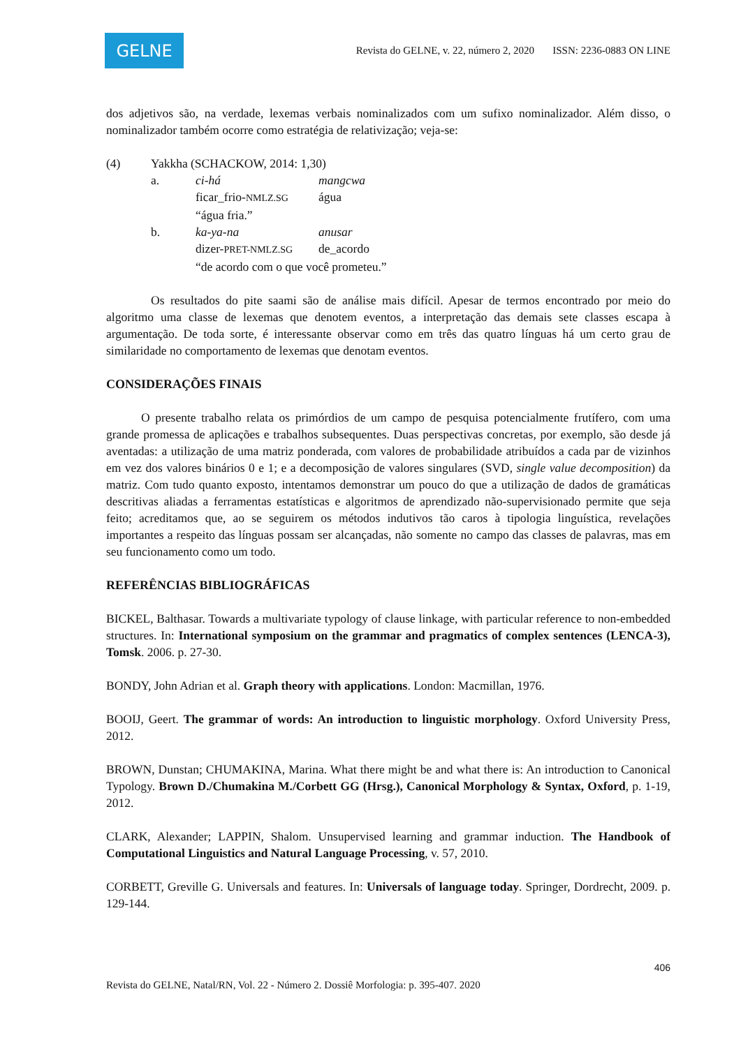GELNE
Revista do GELNE, v. 22, número 2, 2020 ISSN: 2236-0883 ON LINE
dos adjetivos são, na verdade, lexemas verbais nominalizados com um sufixo nominalizador. Além disso, o nominalizador também ocorre como estratégia de relativização; veja-se:
| (4) | Yakkha (SCHACKOW, 2014: 1,30) | | |
| | a. | ci-há | mangcwa |
| | | ficar_frio- NMLZ.SG | água |
| | | “água fria.” | |
| | b. | ka-ya-na | anusar |
| | | dizer- PRET-NMLZ.SG | de_acordo |
| | | “de acordo com o que você prometeu.” | |
Os resultados do pite saami são de análise mais difícil. Apesar de termos encontrado por meio do algoritmo uma classe de lexemas que denotem eventos, a interpretação das demais sete classes escapa à argumentação. De toda sorte, é interessante observar como em três das quatro línguas há um certo grau de similaridade no comportamento de lexemas que denotam eventos.
CONSIDERAÇÕES FINAIS
O presente trabalho relata os primórdios de um campo de pesquisa potencialmente frutífero, com uma grande promessa de aplicações e trabalhos subsequentes. Duas perspectivas concretas, por exemplo, são desde já aventadas: a utilização de uma matriz ponderada, com valores de probabilidade atribuídos a cada par de vizinhos em vez dos valores binários 0 e 1; e a decomposição de valores singulares (SVD, single value decomposition) da matriz. Com tudo quanto exposto, intentamos demonstrar um pouco do que a utilização de dados de gramáticas descritivas aliadas a ferramentas estatísticas e algoritmos de aprendizado não-supervisionado permite que seja feito; acreditamos que, ao se seguirem os métodos indutivos tão caros à tipologia linguística, revelações importantes a respeito das línguas possam ser alcançadas, não somente no campo das classes de palavras, mas em seu funcionamento como um todo.
REFERÊNCIAS BIBLIOGRÁFICAS
BICKEL, Balthasar. Towards a multivariate typology of clause linkage, with particular reference to non-embedded structures. In: International symposium on the grammar and pragmatics of complex sentences (LENCA-3), Tomsk. 2006. p. 27-30.
BONDY, John Adrian et al. Graph theory with applications. London: Macmillan, 1976.
BOOIJ, Geert. The grammar of words: An introduction to linguistic morphology. Oxford University Press, 2012.
BROWN, Dunstan; CHUMAKINA, Marina. What there might be and what there is: An introduction to Canonical Typology. Brown D./Chumakina M./Corbett GG (Hrsg.), Canonical Morphology & Syntax, Oxford, p. 1-19, 2012.
CLARK, Alexander; LAPPIN, Shalom. Unsupervised learning and grammar induction. The Handbook of Computational Linguistics and Natural Language Processing, v. 57, 2010.
CORBETT, Greville G. Universals and features. In: Universals of language today. Springer, Dordrecht, 2009. p. 129-144.
406
Revista do GELNE, Natal/RN, Vol. 22 - Número 2. Dossiê Morfologia: p. 395-407. 2020